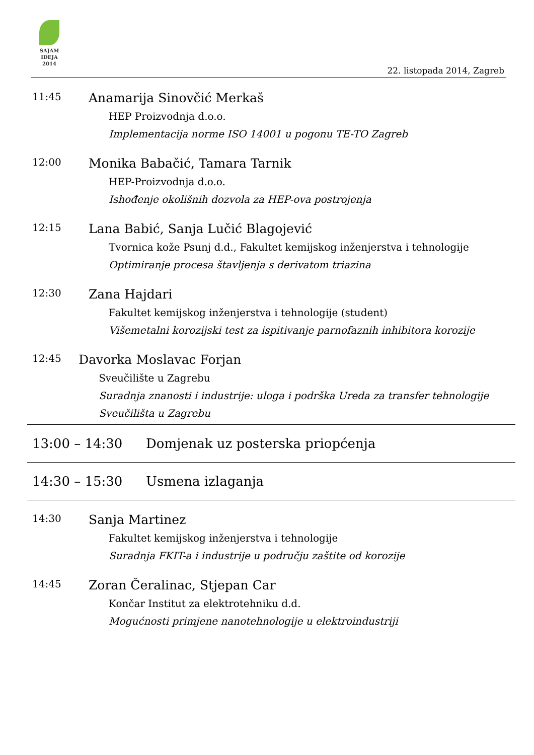SAJAM
IDEJA
2014
22. listopada 2014, Zagreb
11:45
Anamarija Sinovčić Merkaš
HEP Proizvodnja d.o.o.
Implementacija norme ISO 14001 u pogonu TE-TO Zagreb
12:00
Monika Babačić, Tamara Tarnik
HEP-Proizvodnja d.o.o.
Ishođenje okolišnih dozvola za HEP-ova postrojenja
12:15
Lana Babić, Sanja Lučić Blagojević
Tvornica kože Psunj d.d., Fakultet kemijskog inženjerstva i tehnologije
Optimiranje procesa štavljenja s derivatom triazina
12:30
Zana Hajdari
Fakultet kemijskog inženjerstva i tehnologije (student)
Višemetalni korozijski test za ispitivanje parnofaznih inhibitora korozije
12:45
Davorka Moslavac Forjan
Sveučilište u Zagrebu
Suradnja znanosti i industrije: uloga i podrška Ureda za transfer tehnologije Sveučilišta u Zagrebu
13:00 – 14:30 Domjenak uz posterska priopćenja
14:30 – 15:30 Usmena izlaganja
14:30
Sanja Martinez
Fakultet kemijskog inženjerstva i tehnologije
Suradnja FKIT-a i industrije u području zaštite od korozije
14:45
Zoran Čeralinac, Stjepan Car
Končar Institut za elektrotehniku d.d.
Mogućnosti primjene nanotehnologije u elektroindustriji